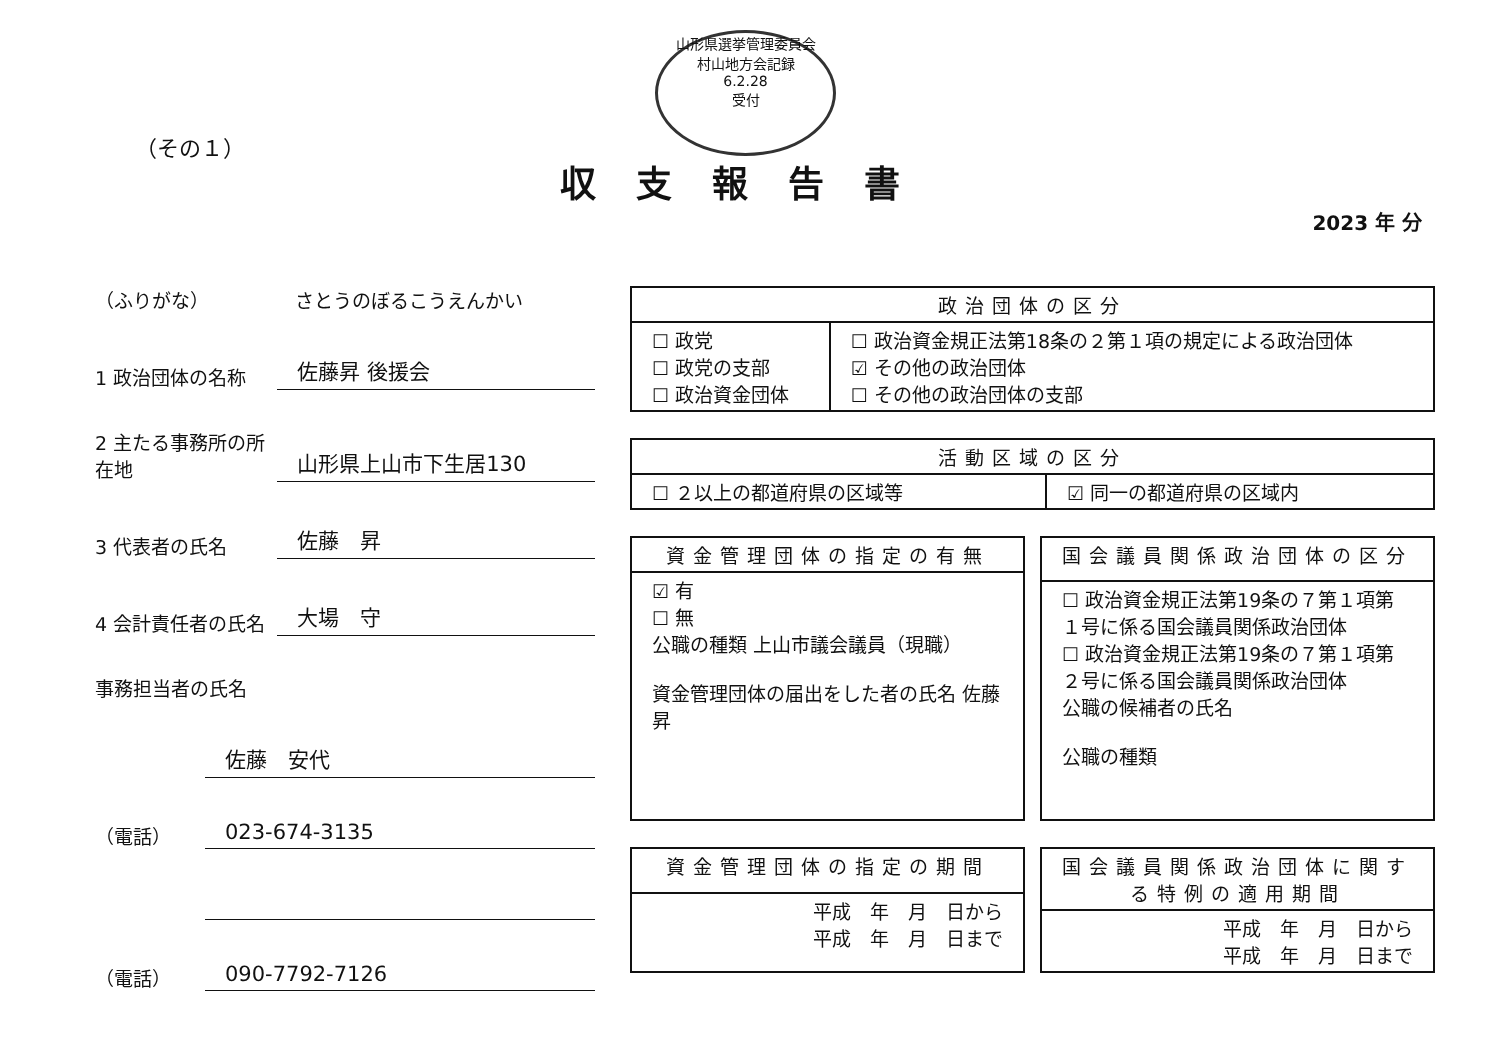山形県選挙管理委員会
村山地方会記録
6.2.28
受付
（その１）
収支報告書
2023 年 分
（ふりがな） さとうのぼるこうえんかい
1 政治団体の名称 佐藤昇 後援会
2 主たる事務所の所在地 山形県上山市下生居130
3 代表者の氏名 佐藤　昇
4 会計責任者の氏名 大場　守
事務担当者の氏名
佐藤　安代
（電話） 023-674-3135
（電話） 090-7792-7126
| 政治団体の区分 | |
| --- | --- |
| ☐ 政党 ☐ 政党の支部 ☐ 政治資金団体 | ☐ 政治資金規正法第18条の２第１項の規定による政治団体 ☑ その他の政治団体 ☐ その他の政治団体の支部 |
| 活動区域の区分 | |
| --- | --- |
| ☐ ２以上の都道府県の区域等 | ☑ 同一の都道府県の区域内 |
| 資金管理団体の指定の有無 |
| --- |
| ☑ 有 ☐ 無 公職の種類 上山市議会議員（現職） 資金管理団体の届出をした者の氏名 佐藤 昇 |
| 国会議員関係政治団体の区分 |
| --- |
| ☐ 政治資金規正法第19条の７第１項第１号に係る国会議員関係政治団体 ☐ 政治資金規正法第19条の７第１項第２号に係る国会議員関係政治団体 公職の候補者の氏名 公職の種類 |
| 資金管理団体の指定の期間 |
| --- |
| 平成 年 月 日から 平成 年 月 日まで |
| 国会議員関係政治団体に関する特例の適用期間 |
| --- |
| 平成 年 月 日から 平成 年 月 日まで |